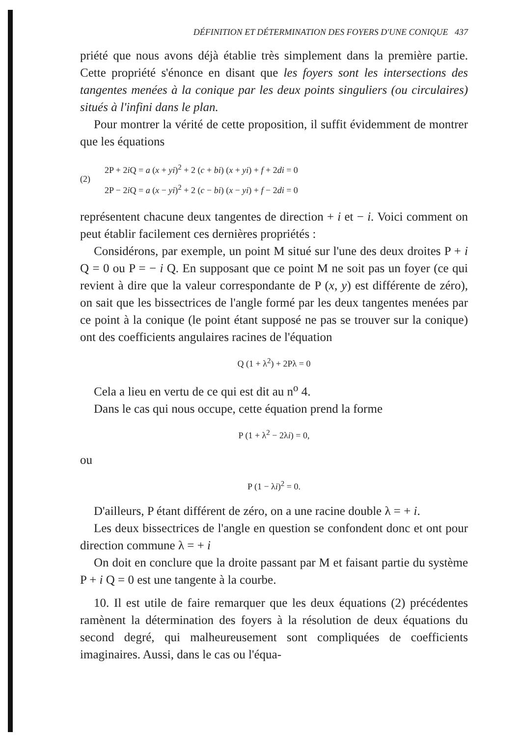DÉFINITION ET DÉTERMINATION DES FOYERS D'UNE CONIQUE 437
priété que nous avons déjà établie très simplement dans la première partie. Cette propriété s'énonce en disant que les foyers sont les intersections des tangentes menées à la conique par les deux points singuliers (ou circulaires) situés à l'infini dans le plan.
Pour montrer la vérité de cette proposition, il suffit évidemment de montrer que les équations
(2)
2P + 2i Q = a (x + yi)<sup>2</sup> + 2 (c + bi) (x + yi) + f + 2di = 0
2P − 2i Q = a (x − yi)<sup>2</sup> + 2 (c − bi) (x − yi) + f − 2di = 0
représentent chacune deux tangentes de direction + i et − i. Voici comment on peut établir facilement ces dernières propriétés :
Considérons, par exemple, un point M situé sur l'une des deux droites P + i Q = 0 ou P = − i Q. En supposant que ce point M ne soit pas un foyer (ce qui revient à dire que la valeur correspondante de P (x, y) est différente de zéro), on sait que les bissectrices de l'angle formé par les deux tangentes menées par ce point à la conique (le point étant supposé ne pas se trouver sur la conique) ont des coefficients angulaires racines de l'équation
Q (1 + λ<sup>2</sup>) + 2Pλ = 0
Cela a lieu en vertu de ce qui est dit au n<sup>o</sup> 4.
Dans le cas qui nous occupe, cette équation prend la forme
P (1 + λ<sup>2</sup> − 2λi) = 0,
ou
P (1 − λi)<sup>2</sup> = 0.
D'ailleurs, P étant différent de zéro, on a une racine double λ = + i.
Les deux bissectrices de l'angle en question se confondent donc et ont pour direction commune λ = + i
On doit en conclure que la droite passant par M et faisant partie du système P + i Q = 0 est une tangente à la courbe.
10. Il est utile de faire remarquer que les deux équations (2) précédentes ramènent la détermination des foyers à la résolution de deux équations du second degré, qui malheureusement sont compliquées de coefficients imaginaires. Aussi, dans le cas ou l'équa-